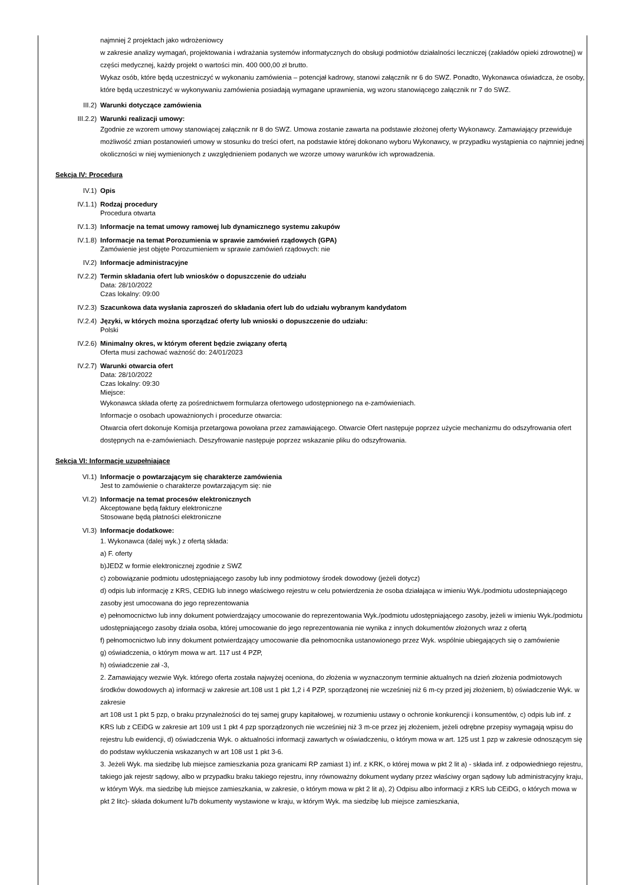najmniej 2 projektach jako wdrożeniowcy
w zakresie analizy wymagań, projektowania i wdrażania systemów informatycznych do obsługi podmiotów działalności leczniczej (zakładów opieki zdrowotnej) w części medycznej, każdy projekt o wartości min. 400 000,00 zł brutto.
Wykaz osób, które będą uczestniczyć w wykonaniu zamówienia – potencjał kadrowy, stanowi załącznik nr 6 do SWZ. Ponadto, Wykonawca oświadcza, że osoby, które będą uczestniczyć w wykonywaniu zamówienia posiadają wymagane uprawnienia, wg wzoru stanowiącego załącznik nr 7 do SWZ.
III.2) Warunki dotyczące zamówienia
III.2.2) Warunki realizacji umowy:
Zgodnie ze wzorem umowy stanowiącej załącznik nr 8 do SWZ. Umowa zostanie zawarta na podstawie złożonej oferty Wykonawcy. Zamawiający przewiduje możliwość zmian postanowień umowy w stosunku do treści ofert, na podstawie której dokonano wyboru Wykonawcy, w przypadku wystąpienia co najmniej jednej okoliczności w niej wymienionych z uwzględnieniem podanych we wzorze umowy warunków ich wprowadzenia.
Sekcja IV: Procedura
IV.1) Opis
IV.1.1) Rodzaj procedury
Procedura otwarta
IV.1.3) Informacje na temat umowy ramowej lub dynamicznego systemu zakupów
IV.1.8) Informacje na temat Porozumienia w sprawie zamówień rządowych (GPA)
Zamówienie jest objęte Porozumieniem w sprawie zamówień rządowych: nie
IV.2) Informacje administracyjne
IV.2.2) Termin składania ofert lub wniosków o dopuszczenie do udziału
Data: 28/10/2022
Czas lokalny: 09:00
IV.2.3) Szacunkowa data wysłania zaproszeń do składania ofert lub do udziału wybranym kandydatom
IV.2.4) Języki, w których można sporządzać oferty lub wnioski o dopuszczenie do udziału:
Polski
IV.2.6) Minimalny okres, w którym oferent będzie związany ofertą
Oferta musi zachować ważność do: 24/01/2023
IV.2.7) Warunki otwarcia ofert
Data: 28/10/2022
Czas lokalny: 09:30
Miejsce:
Wykonawca składa ofertę za pośrednictwem formularza ofertowego udostępnionego na e-zamówieniach.
Informacje o osobach upoważnionych i procedurze otwarcia:
Otwarcia ofert dokonuje Komisja przetargowa powołana przez zamawiającego. Otwarcie Ofert następuje poprzez użycie mechanizmu do odszyfrowania ofert dostępnych na e-zamówieniach. Deszyfrowanie następuje poprzez wskazanie pliku do odszyfrowania.
Sekcja VI: Informacje uzupełniające
VI.1) Informacje o powtarzającym się charakterze zamówienia
Jest to zamówienie o charakterze powtarzającym się: nie
VI.2) Informacje na temat procesów elektronicznych
Akceptowane będą faktury elektroniczne
Stosowane będą płatności elektroniczne
VI.3) Informacje dodatkowe:
1. Wykonawca (dalej wyk.) z ofertą składa:
a) F. oferty
b)JEDZ w formie elektronicznej zgodnie z SWZ
c) zobowiązanie podmiotu udostępniającego zasoby lub inny podmiotowy środek dowodowy (jeżeli dotycz)
d) odpis lub informację z KRS, CEDIG lub innego właściwego rejestru w celu potwierdzenia że osoba działająca w imieniu Wyk./podmiotu udostepniającego zasoby jest umocowana do jego reprezentowania
e) pełnomocnictwo lub inny dokument potwierdzający umocowanie do reprezentowania Wyk./podmiotu udostępniającego zasoby, jeżeli w imieniu Wyk./podmiotu udostępniającego zasoby działa osoba, której umocowanie do jego reprezentowania nie wynika z innych dokumentów złożonych wraz z ofertą
f) pełnomocnictwo lub inny dokument potwierdzający umocowanie dla pełnomocnika ustanowionego przez Wyk. wspólnie ubiegających się o zamówienie
g) oświadczenia, o którym mowa w art. 117 ust 4 PZP,
h) oświadczenie zał -3,
2. Zamawiający wezwie Wyk. którego oferta została najwyżej oceniona, do złożenia w wyznaczonym terminie aktualnych na dzień złożenia podmiotowych środków dowodowych a) informacji w zakresie art.108 ust 1 pkt 1,2 i 4 PZP, sporządzonej nie wcześniej niż 6 m-cy przed jej złożeniem, b) oświadczenie Wyk. w zakresie
art 108 ust 1 pkt 5 pzp, o braku przynależności do tej samej grupy kapitałowej, w rozumieniu ustawy o ochronie konkurencji i konsumentów, c) odpis lub inf. z KRS lub z CEiDG w zakresie art 109 ust 1 pkt 4 pzp sporządzonych nie wcześniej niż 3 m-ce przez jej złożeniem, jeżeli odrębne przepisy wymagają wpisu do
rejestru lub ewidencji, d) oświadczenia Wyk. o aktualności informacji zawartych w oświadczeniu, o którym mowa w art. 125 ust 1 pzp w zakresie odnoszącym się do podstaw wykluczenia wskazanych w art 108 ust 1 pkt 3-6.
3. Jeżeli Wyk. ma siedzibę lub miejsce zamieszkania poza granicami RP zamiast 1) inf. z KRK, o której mowa w pkt 2 lit a) - składa inf. z odpowiedniego rejestru, takiego jak rejestr sądowy, albo w przypadku braku takiego rejestru, inny równoważny dokument wydany przez właściwy organ sądowy lub administracyjny kraju, w którym Wyk. ma siedzibę lub miejsce zamieszkania, w zakresie, o którym mowa w pkt 2 lit a), 2) Odpisu albo informacji z KRS lub CEiDG, o których mowa w pkt 2 litc)- składa dokument lu7b dokumenty wystawione w kraju, w którym Wyk. ma siedzibę lub miejsce zamieszkania,